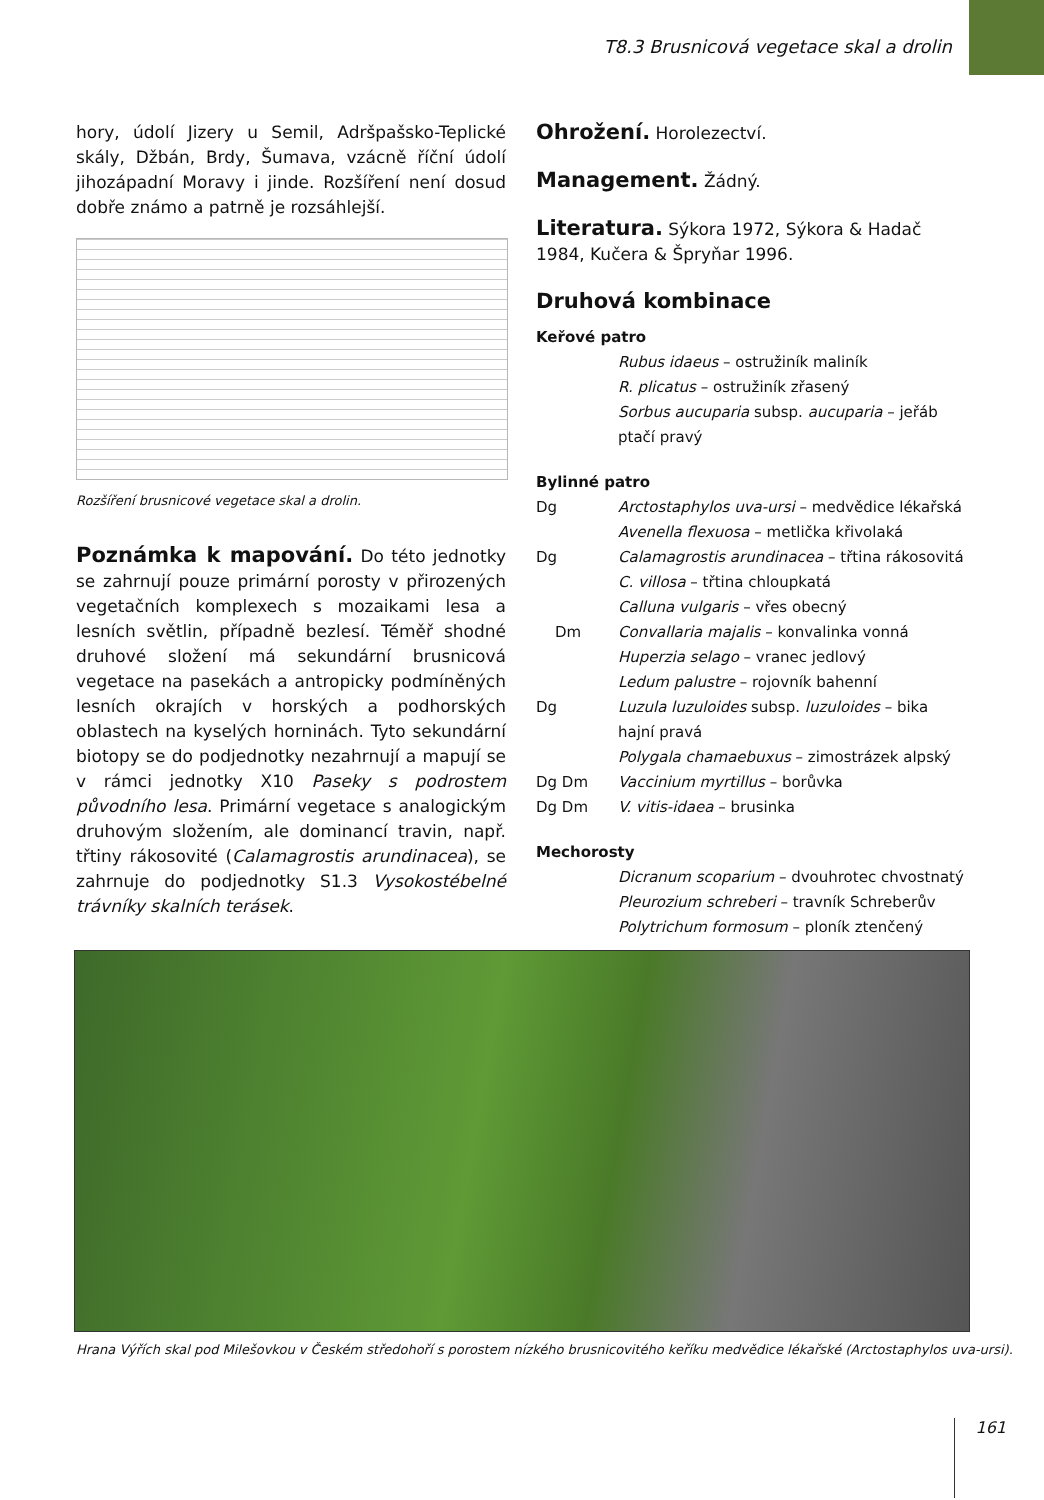T8.3 Brusnicová vegetace skal a drolin
hory, údolí Jizery u Semil, Adršpašsko-Teplické skály, Džbán, Brdy, Šumava, vzácně říční údolí jihozápadní Moravy i jinde. Rozšíření není dosud dobře známo a patrně je rozsáhlejší.
Rozšíření brusnicové vegetace skal a drolin.
Poznámka k mapování. Do této jednotky se zahrnují pouze primární porosty v přirozených vegetačních komplexech s mozaikami lesa a lesních světlin, případně bezlesí. Téměř shodné druhové složení má sekundární brusnicová vegetace na pasekách a antropicky podmíněných lesních okrajích v horských a podhorských oblastech na kyselých horninách. Tyto sekundární biotopy se do podjednotky nezahrnují a mapují se v rámci jednotky X10 Paseky s podrostem původního lesa. Primární vegetace s analogickým druhovým složením, ale dominancí travin, např. třtiny rákosovité (Calamagrostis arundinacea), se zahrnuje do podjednotky S1.3 Vysokostébelné trávníky skalních terásek.
Ohrožení.
Horolezectví.
Management.
Žádný.
Literatura.
Sýkora 1972, Sýkora & Hadač 1984, Kučera & Špryňar 1996.
Druhová kombinace
Keřové patro
Rubus idaeus – ostružiník maliník
R. plicatus – ostružiník zřasený
Sorbus aucuparia subsp. aucuparia – jeřáb ptačí pravý
Bylinné patro
Dg Arctostaphylos uva-ursi – medvědice lékařská
Avenella flexuosa – metlička křivolaká
Dg Calamagrostis arundinacea – třtina rákosovitá
C. villosa – třtina chloupkatá
Calluna vulgaris – vřes obecný
Dm Convallaria majalis – konvalinka vonná
Huperzia selago – vranec jedlový
Ledum palustre – rojovník bahenní
Dg Luzula luzuloides subsp. luzuloides – bika hajní pravá
Polygala chamaebuxus – zimostrázek alpský
Dg Dm Vaccinium myrtillus – borůvka
Dg Dm V. vitis-idaea – brusinka
Mechorosty
Dicranum scoparium – dvouhrotec chvostnatý
Pleurozium schreberi – travník Schreberův
Polytrichum formosum – ploník ztenčený
Hrana Výřích skal pod Milešovkou v Českém středohoří s porostem nízkého brusnicovitého keříku medvědice lékařské (Arctostaphylos uva-ursi).
161